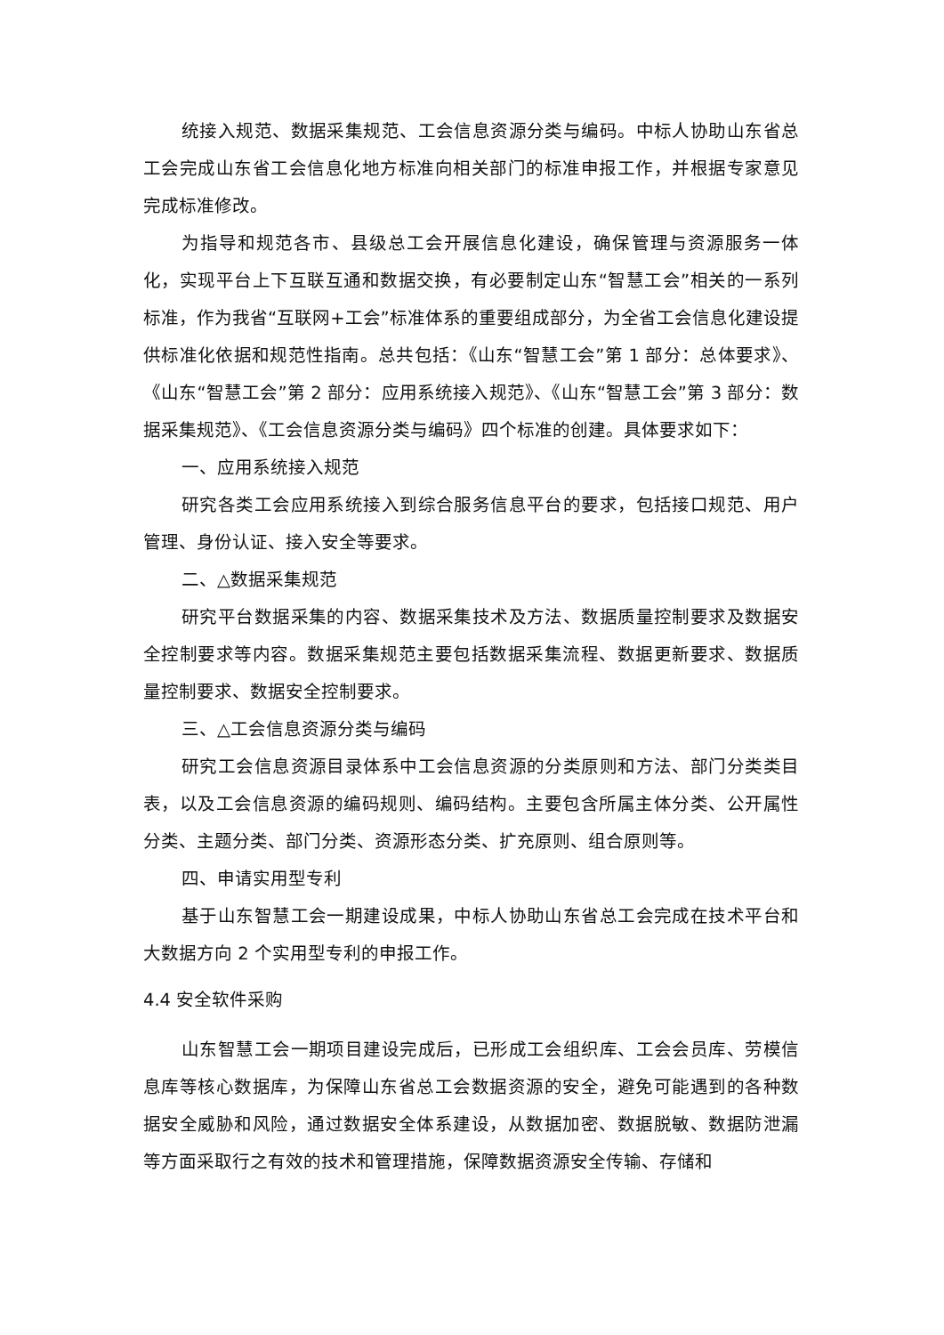统接入规范、数据采集规范、工会信息资源分类与编码。中标人协助山东省总工会完成山东省工会信息化地方标准向相关部门的标准申报工作，并根据专家意见完成标准修改。
为指导和规范各市、县级总工会开展信息化建设，确保管理与资源服务一体化，实现平台上下互联互通和数据交换，有必要制定山东“智慧工会”相关的一系列标准，作为我省“互联网+工会”标准体系的重要组成部分，为全省工会信息化建设提供标准化依据和规范性指南。总共包括：《山东“智慧工会”第 1 部分：总体要求》、《山东“智慧工会”第 2 部分：应用系统接入规范》、《山东“智慧工会”第 3 部分：数据采集规范》、《工会信息资源分类与编码》四个标准的创建。具体要求如下：
一、应用系统接入规范
研究各类工会应用系统接入到综合服务信息平台的要求，包括接口规范、用户管理、身份认证、接入安全等要求。
二、△数据采集规范
研究平台数据采集的内容、数据采集技术及方法、数据质量控制要求及数据安全控制要求等内容。数据采集规范主要包括数据采集流程、数据更新要求、数据质量控制要求、数据安全控制要求。
三、△工会信息资源分类与编码
研究工会信息资源目录体系中工会信息资源的分类原则和方法、部门分类类目表，以及工会信息资源的编码规则、编码结构。主要包含所属主体分类、公开属性分类、主题分类、部门分类、资源形态分类、扩充原则、组合原则等。
四、申请实用型专利
基于山东智慧工会一期建设成果，中标人协助山东省总工会完成在技术平台和大数据方向 2 个实用型专利的申报工作。
4.4 安全软件采购
山东智慧工会一期项目建设完成后，已形成工会组织库、工会会员库、劳模信息库等核心数据库，为保障山东省总工会数据资源的安全，避免可能遇到的各种数据安全威胁和风险，通过数据安全体系建设，从数据加密、数据脱敏、数据防泄漏等方面采取行之有效的技术和管理措施，保障数据资源安全传输、存储和